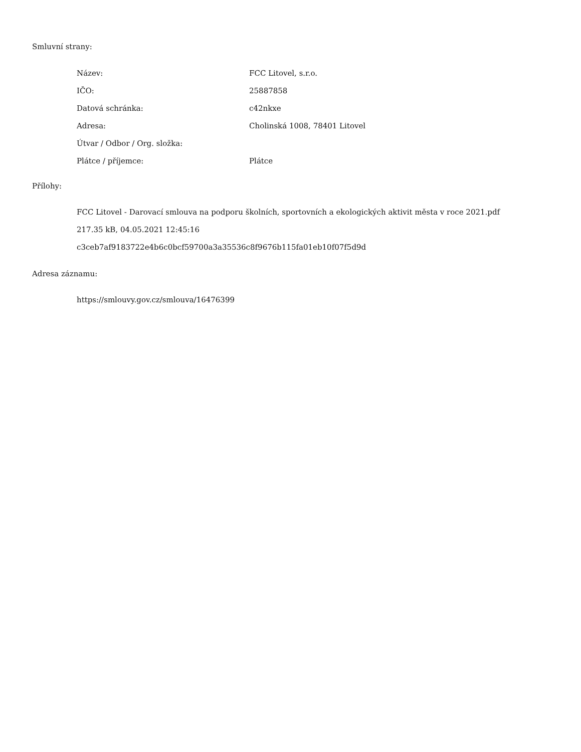Smluvní strany:
| Název: | FCC Litovel, s.r.o. |
| IČO: | 25887858 |
| Datová schránka: | c42nkxe |
| Adresa: | Cholinská 1008, 78401 Litovel |
| Útvar / Odbor / Org. složka: | |
| Plátce / příjemce: | Plátce |
Přílohy:
FCC Litovel - Darovací smlouva na podporu školních, sportovních a ekologických aktivit města v roce 2021.pdf
217.35 kB, 04.05.2021 12:45:16
c3ceb7af9183722e4b6c0bcf59700a3a35536c8f9676b115fa01eb10f07f5d9d
Adresa záznamu:
https://smlouvy.gov.cz/smlouva/16476399